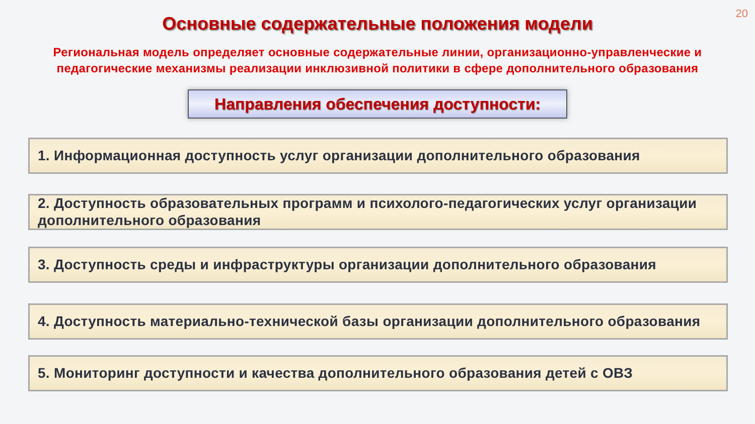20
Основные содержательные положения модели
Региональная модель определяет основные содержательные линии, организационно-управленческие и педагогические механизмы реализации инклюзивной политики в сфере дополнительного образования
Направления обеспечения доступности:
1. Информационная доступность услуг организации дополнительного образования
2. Доступность образовательных программ и психолого-педагогических услуг организации дополнительного образования
3. Доступность среды и инфраструктуры организации дополнительного образования
4. Доступность материально-технической базы организации дополнительного образования
5. Мониторинг доступности и качества дополнительного образования детей с ОВЗ